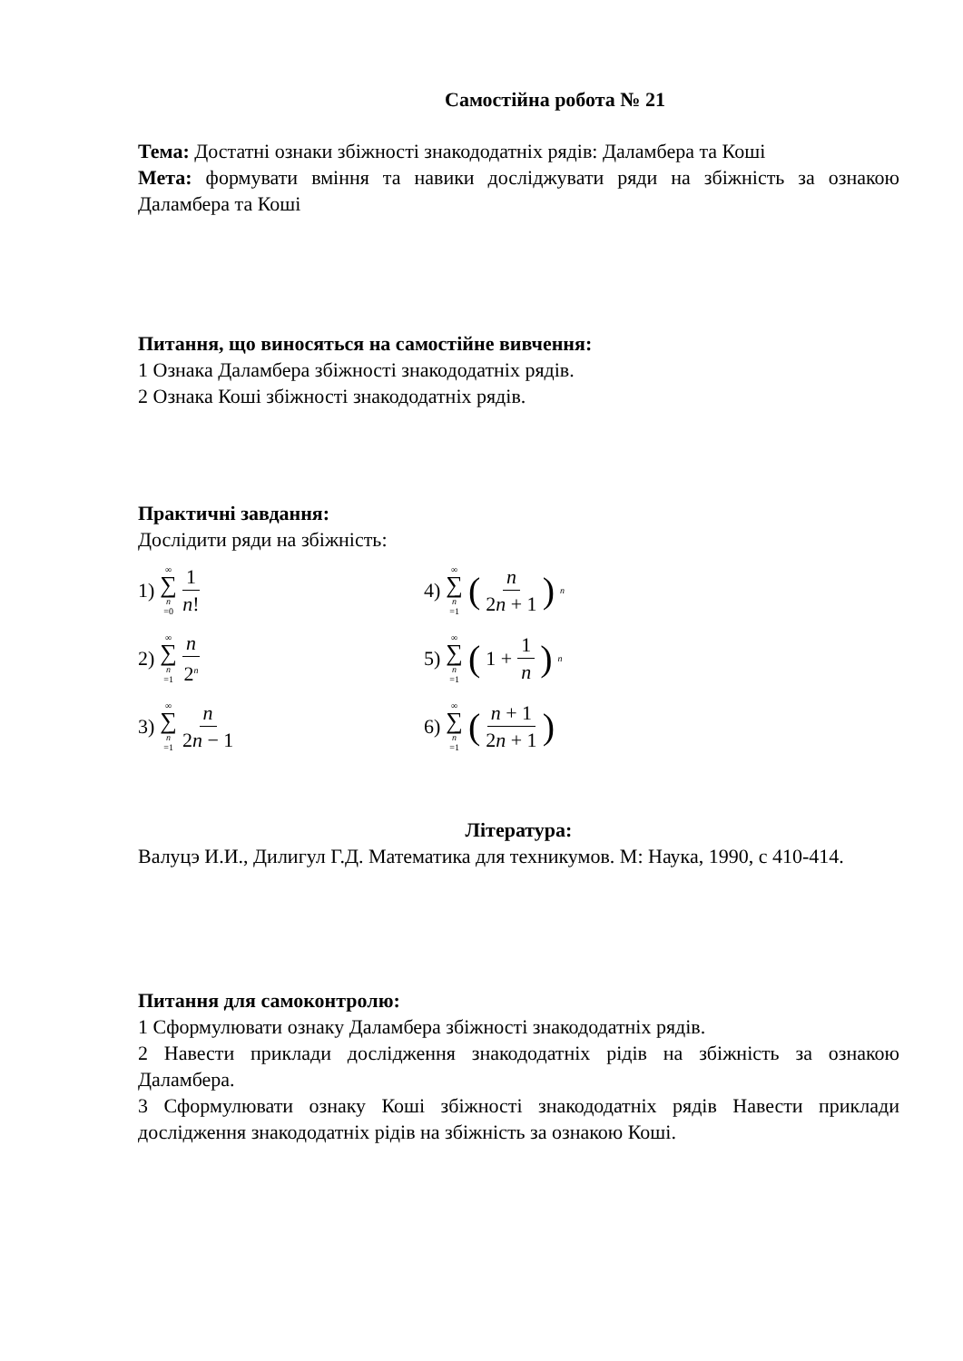Самостійна робота № 21
Тема: Достатні ознаки збіжності знакододатніх рядів: Даламбера та Коші
Мета: формувати вміння та навики досліджувати ряди на збіжність за ознакою Даламбера та Коші
Питання, що виносяться на самостійне вивчення:
1 Ознака Даламбера збіжності знакододатніх рядів.
2 Ознака Коші збіжності знакододатніх рядів.
Практичні завдання:
Дослідити ряди на збіжність:
1) ∞ ∑ n =0 1 n!
4) ∞ ∑ n =1 (n 2n + 1)<sup>n</sup>
2) ∞ ∑ n =1 n 2<sup>n</sup>
5) ∞ ∑ n =1 (1 + 1 n)<sup>n</sup>
3) ∞ ∑ n =1 n 2n − 1
6) ∞ ∑ n =1 (n + 1 2n + 1)
Література:
Валуцэ И.И., Дилигул Г.Д. Математика для техникумов. М: Наука, 1990, с 410-414.
Питання для самоконтролю:
1 Сформулювати ознаку Даламбера збіжності знакододатніх рядів.
2 Навести приклади дослідження знакододатніх рідів на збіжність за ознакою Даламбера.
3 Сформулювати ознаку Коші збіжності знакододатніх рядів Навести приклади дослідження знакододатніх рідів на збіжність за ознакою Коші.